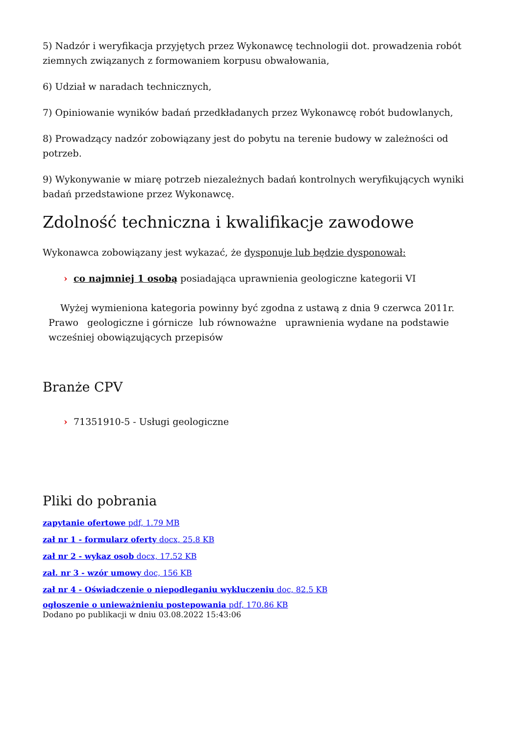5) Nadzór i weryfikacja przyjętych przez Wykonawcę technologii dot. prowadzenia robót ziemnych związanych z formowaniem korpusu obwałowania,
6) Udział w naradach technicznych,
7) Opiniowanie wyników badań przedkładanych przez Wykonawcę robót budowlanych,
8) Prowadzący nadzór zobowiązany jest do pobytu na terenie budowy w zależności od potrzeb.
9) Wykonywanie w miarę potrzeb niezależnych badań kontrolnych weryfikujących wyniki badań przedstawione przez Wykonawcę.
Zdolność techniczna i kwalifikacje zawodowe
Wykonawca zobowiązany jest wykazać, że dysponuje lub będzie dysponował:
› co najmniej 1 osobą posiadająca uprawnienia geologiczne kategorii VI
Wyżej wymieniona kategoria powinny być zgodna z ustawą z dnia 9 czerwca 2011r. Prawo geologiczne i górnicze lub równoważne uprawnienia wydane na podstawie wcześniej obowiązujących przepisów
Branże CPV
› 71351910-5 - Usługi geologiczne
Pliki do pobrania
zapytanie ofertowe pdf, 1.79 MB
zał nr 1 - formularz oferty docx, 25.8 KB
zał nr 2 - wykaz osob docx, 17.52 KB
zał. nr 3 - wzór umowy doc, 156 KB
zał nr 4 - Oświadczenie o niepodleganiu wykluczeniu doc, 82.5 KB
ogłoszenie o unieważnieniu postepowania pdf, 170.86 KB
Dodano po publikacji w dniu 03.08.2022 15:43:06